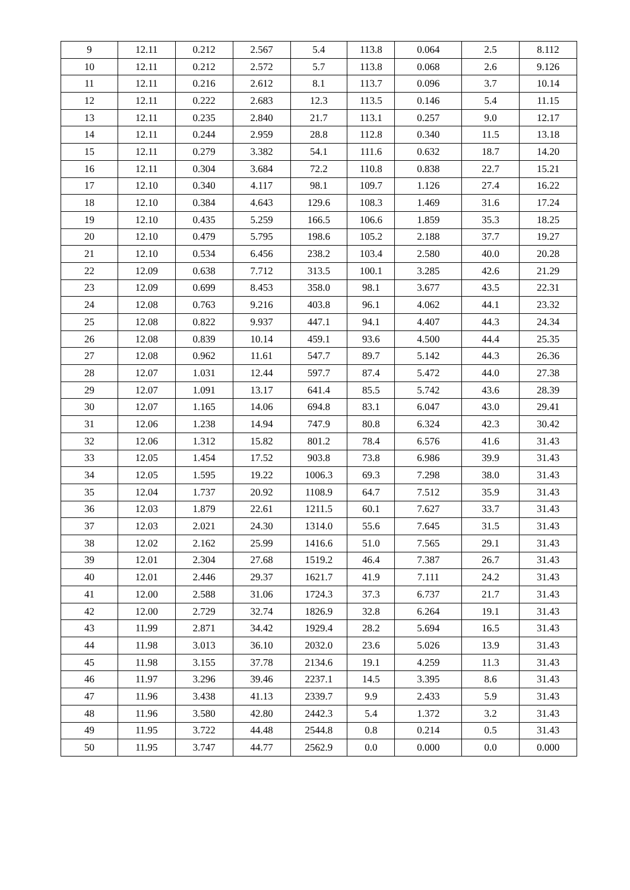| 9 | 12.11 | 0.212 | 2.567 | 5.4 | 113.8 | 0.064 | 2.5 | 8.112 |
| 10 | 12.11 | 0.212 | 2.572 | 5.7 | 113.8 | 0.068 | 2.6 | 9.126 |
| 11 | 12.11 | 0.216 | 2.612 | 8.1 | 113.7 | 0.096 | 3.7 | 10.14 |
| 12 | 12.11 | 0.222 | 2.683 | 12.3 | 113.5 | 0.146 | 5.4 | 11.15 |
| 13 | 12.11 | 0.235 | 2.840 | 21.7 | 113.1 | 0.257 | 9.0 | 12.17 |
| 14 | 12.11 | 0.244 | 2.959 | 28.8 | 112.8 | 0.340 | 11.5 | 13.18 |
| 15 | 12.11 | 0.279 | 3.382 | 54.1 | 111.6 | 0.632 | 18.7 | 14.20 |
| 16 | 12.11 | 0.304 | 3.684 | 72.2 | 110.8 | 0.838 | 22.7 | 15.21 |
| 17 | 12.10 | 0.340 | 4.117 | 98.1 | 109.7 | 1.126 | 27.4 | 16.22 |
| 18 | 12.10 | 0.384 | 4.643 | 129.6 | 108.3 | 1.469 | 31.6 | 17.24 |
| 19 | 12.10 | 0.435 | 5.259 | 166.5 | 106.6 | 1.859 | 35.3 | 18.25 |
| 20 | 12.10 | 0.479 | 5.795 | 198.6 | 105.2 | 2.188 | 37.7 | 19.27 |
| 21 | 12.10 | 0.534 | 6.456 | 238.2 | 103.4 | 2.580 | 40.0 | 20.28 |
| 22 | 12.09 | 0.638 | 7.712 | 313.5 | 100.1 | 3.285 | 42.6 | 21.29 |
| 23 | 12.09 | 0.699 | 8.453 | 358.0 | 98.1 | 3.677 | 43.5 | 22.31 |
| 24 | 12.08 | 0.763 | 9.216 | 403.8 | 96.1 | 4.062 | 44.1 | 23.32 |
| 25 | 12.08 | 0.822 | 9.937 | 447.1 | 94.1 | 4.407 | 44.3 | 24.34 |
| 26 | 12.08 | 0.839 | 10.14 | 459.1 | 93.6 | 4.500 | 44.4 | 25.35 |
| 27 | 12.08 | 0.962 | 11.61 | 547.7 | 89.7 | 5.142 | 44.3 | 26.36 |
| 28 | 12.07 | 1.031 | 12.44 | 597.7 | 87.4 | 5.472 | 44.0 | 27.38 |
| 29 | 12.07 | 1.091 | 13.17 | 641.4 | 85.5 | 5.742 | 43.6 | 28.39 |
| 30 | 12.07 | 1.165 | 14.06 | 694.8 | 83.1 | 6.047 | 43.0 | 29.41 |
| 31 | 12.06 | 1.238 | 14.94 | 747.9 | 80.8 | 6.324 | 42.3 | 30.42 |
| 32 | 12.06 | 1.312 | 15.82 | 801.2 | 78.4 | 6.576 | 41.6 | 31.43 |
| 33 | 12.05 | 1.454 | 17.52 | 903.8 | 73.8 | 6.986 | 39.9 | 31.43 |
| 34 | 12.05 | 1.595 | 19.22 | 1006.3 | 69.3 | 7.298 | 38.0 | 31.43 |
| 35 | 12.04 | 1.737 | 20.92 | 1108.9 | 64.7 | 7.512 | 35.9 | 31.43 |
| 36 | 12.03 | 1.879 | 22.61 | 1211.5 | 60.1 | 7.627 | 33.7 | 31.43 |
| 37 | 12.03 | 2.021 | 24.30 | 1314.0 | 55.6 | 7.645 | 31.5 | 31.43 |
| 38 | 12.02 | 2.162 | 25.99 | 1416.6 | 51.0 | 7.565 | 29.1 | 31.43 |
| 39 | 12.01 | 2.304 | 27.68 | 1519.2 | 46.4 | 7.387 | 26.7 | 31.43 |
| 40 | 12.01 | 2.446 | 29.37 | 1621.7 | 41.9 | 7.111 | 24.2 | 31.43 |
| 41 | 12.00 | 2.588 | 31.06 | 1724.3 | 37.3 | 6.737 | 21.7 | 31.43 |
| 42 | 12.00 | 2.729 | 32.74 | 1826.9 | 32.8 | 6.264 | 19.1 | 31.43 |
| 43 | 11.99 | 2.871 | 34.42 | 1929.4 | 28.2 | 5.694 | 16.5 | 31.43 |
| 44 | 11.98 | 3.013 | 36.10 | 2032.0 | 23.6 | 5.026 | 13.9 | 31.43 |
| 45 | 11.98 | 3.155 | 37.78 | 2134.6 | 19.1 | 4.259 | 11.3 | 31.43 |
| 46 | 11.97 | 3.296 | 39.46 | 2237.1 | 14.5 | 3.395 | 8.6 | 31.43 |
| 47 | 11.96 | 3.438 | 41.13 | 2339.7 | 9.9 | 2.433 | 5.9 | 31.43 |
| 48 | 11.96 | 3.580 | 42.80 | 2442.3 | 5.4 | 1.372 | 3.2 | 31.43 |
| 49 | 11.95 | 3.722 | 44.48 | 2544.8 | 0.8 | 0.214 | 0.5 | 31.43 |
| 50 | 11.95 | 3.747 | 44.77 | 2562.9 | 0.0 | 0.000 | 0.0 | 0.000 |